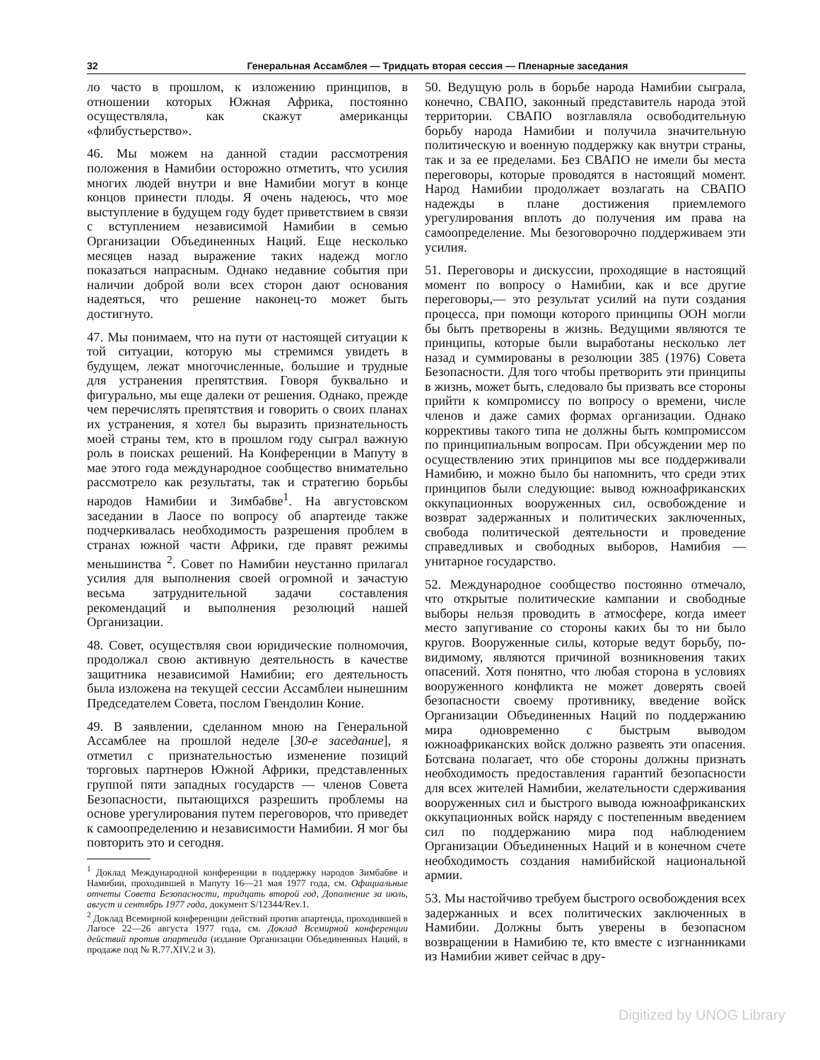32 Генеральная Ассамблея — Тридцать вторая сессия — Пленарные заседания
ло часто в прошлом, к изложению принципов, в отношении которых Южная Африка, постоянно осуществляла, как скажут американцы «флибустьерство».
46. Мы можем на данной стадии рассмотрения положения в Намибии осторожно отметить, что усилия многих людей внутри и вне Намибии могут в конце концов принести плоды. Я очень надеюсь, что мое выступление в будущем году будет приветствием в связи с вступлением независимой Намибии в семью Организации Объединенных Наций. Еще несколько месяцев назад выражение таких надежд могло показаться напрасным. Однако недавние события при наличии доброй воли всех сторон дают основания надеяться, что решение наконец-то может быть достигнуто.
47. Мы понимаем, что на пути от настоящей ситуации к той ситуации, которую мы стремимся увидеть в будущем, лежат многочисленные, большие и трудные для устранения препятствия. Говоря буквально и фигурально, мы еще далеки от решения. Однако, прежде чем перечислять препятствия и говорить о своих планах их устранения, я хотел бы выразить признательность моей страны тем, кто в прошлом году сыграл важную роль в поисках решений. На Конференции в Мапуту в мае этого года международное сообщество внимательно рассмотрело как результаты, так и стратегию борьбы народов Намибии и Зимбабве<sup>1</sup>. На августовском заседании в Лаосе по вопросу об апартеиде также подчеркивалась необходимость разрешения проблем в странах южной части Африки, где правят режимы меньшинства <sup>2</sup>. Совет по Намибии неустанно прилагал усилия для выполнения своей огромной и зачастую весьма затруднительной задачи составления рекомендаций и выполнения резолюций нашей Организации.
48. Совет, осуществляя свои юридические полномочия, продолжал свою активную деятельность в качестве защитника независимой Намибии; его деятельность была изложена на текущей сессии Ассамблеи нынешним Председателем Совета, послом Гвендолин Коние.
49. В заявлении, сделанном мною на Генеральной Ассамблее на прошлой неделе [30-е заседание], я отметил с признательностью изменение позиций торговых партнеров Южной Африки, представленных группой пяти западных государств — членов Совета Безопасности, пытающихся разрешить проблемы на основе урегулирования путем переговоров, что приведет к самоопределению и независимости Намибии. Я мог бы повторить это и сегодня.
<sup>1</sup> Доклад Международной конференции в поддержку народов Зимбабве и Намибии, проходившей в Мапуту 16—21 мая 1977 года, см. Официальные отчеты Совета Безопасности, тридцать второй год, Дополнение за июль, август и сентябрь 1977 года, документ S/12344/Rev.1.
<sup>2</sup> Доклад Всемирной конференции действий против апартеида, проходившей в Лагосе 22—26 августа 1977 года, см. Доклад Всемирной конференции действий против апартеида (издание Организации Объединенных Наций, в продаже под № R.77.XIV.2 и 3).
50. Ведущую роль в борьбе народа Намибии сыграла, конечно, СВАПО, законный представитель народа этой территории. СВАПО возглавляла освободительную борьбу народа Намибии и получила значительную политическую и военную поддержку как внутри страны, так и за ее пределами. Без СВАПО не имели бы места переговоры, которые проводятся в настоящий момент. Народ Намибии продолжает возлагать на СВАПО надежды в плане достижения приемлемого урегулирования вплоть до получения им права на самоопределение. Мы безоговорочно поддерживаем эти усилия.
51. Переговоры и дискуссии, проходящие в настоящий момент по вопросу о Намибии, как и все другие переговоры,— это результат усилий на пути создания процесса, при помощи которого принципы ООН могли бы быть претворены в жизнь. Ведущими являются те принципы, которые были выработаны несколько лет назад и суммированы в резолюции 385 (1976) Совета Безопасности. Для того чтобы претворить эти принципы в жизнь, может быть, следовало бы призвать все стороны прийти к компромиссу по вопросу о времени, числе членов и даже самих формах организации. Однако коррективы такого типа не должны быть компромиссом по принципиальным вопросам. При обсуждении мер по осуществлению этих принципов мы все поддерживали Намибию, и можно было бы напомнить, что среди этих принципов были следующие: вывод южноафриканских оккупационных вооруженных сил, освобождение и возврат задержанных и политических заключенных, свобода политической деятельности и проведение справедливых и свободных выборов, Намибия — унитарное государство.
52. Международное сообщество постоянно отмечало, что открытые политические кампании и свободные выборы нельзя проводить в атмосфере, когда имеет место запугивание со стороны каких бы то ни было кругов. Вооруженные силы, которые ведут борьбу, по-видимому, являются причиной возникновения таких опасений. Хотя понятно, что любая сторона в условиях вооруженного конфликта не может доверять своей безопасности своему противнику, введение войск Организации Объединенных Наций по поддержанию мира одновременно с быстрым выводом южноафриканских войск должно развеять эти опасения. Ботсвана полагает, что обе стороны должны признать необходимость предоставления гарантий безопасности для всех жителей Намибии, желательности сдерживания вооруженных сил и быстрого вывода южноафриканских оккупационных войск наряду с постепенным введением сил по поддержанию мира под наблюдением Организации Объединенных Наций и в конечном счете необходимость создания намибийской национальной армии.
53. Мы настойчиво требуем быстрого освобождения всех задержанных и всех политических заключенных в Намибии. Должны быть уверены в безопасном возвращении в Намибию те, кто вместе с изгнанниками из Намибии живет сейчас в дру-
Digitized by UNOG Library